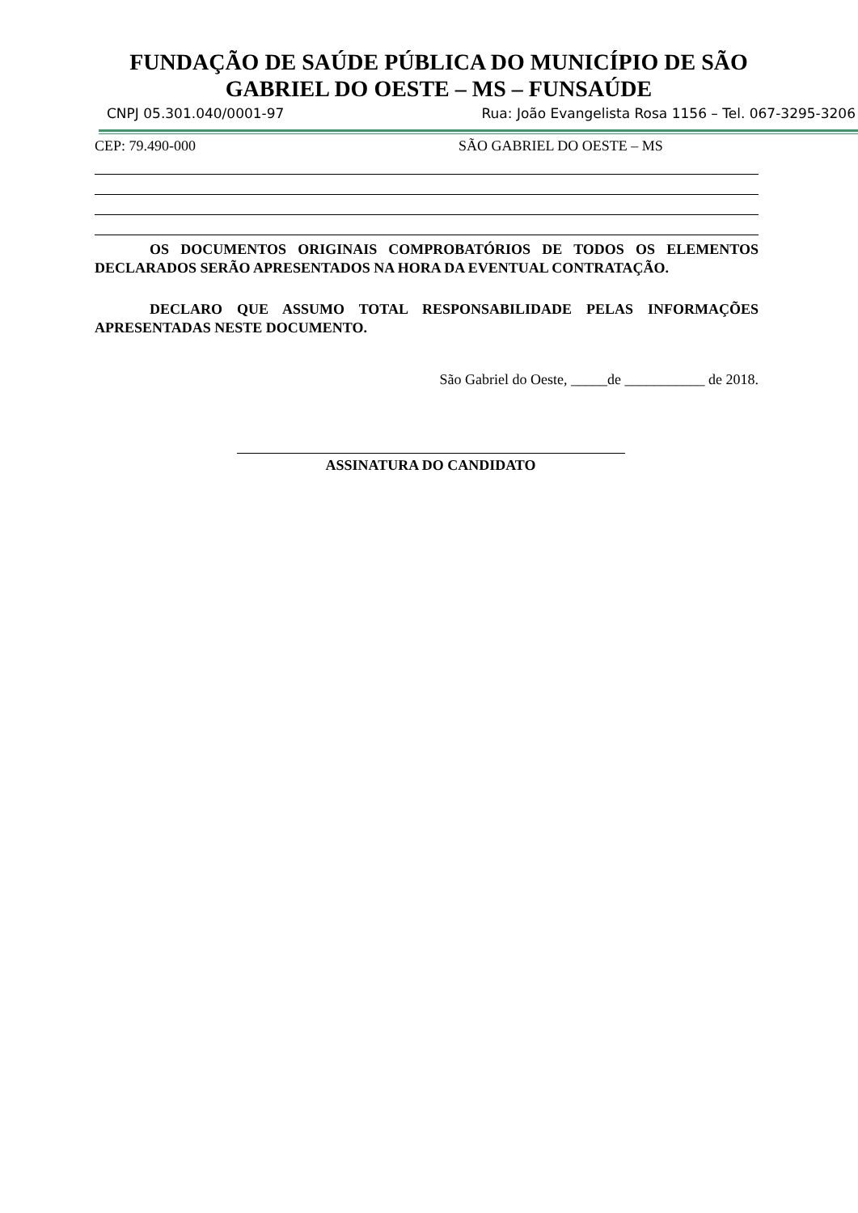FUNDAÇÃO DE SAÚDE PÚBLICA DO MUNICÍPIO DE SÃO
GABRIEL DO OESTE – MS – FUNSAÚDE
CNPJ 05.301.040/0001-97 Rua: João Evangelista Rosa 1156 – Tel. 067-3295-3206
CEP: 79.490-000 SÃO GABRIEL DO OESTE – MS
OS DOCUMENTOS ORIGINAIS COMPROBATÓRIOS DE TODOS OS ELEMENTOS DECLARADOS SERÃO APRESENTADOS NA HORA DA EVENTUAL CONTRATAÇÃO.
DECLARO QUE ASSUMO TOTAL RESPONSABILIDADE PELAS INFORMAÇÕES APRESENTADAS NESTE DOCUMENTO.
São Gabriel do Oeste, _____de ___________ de 2018.
ASSINATURA DO CANDIDATO